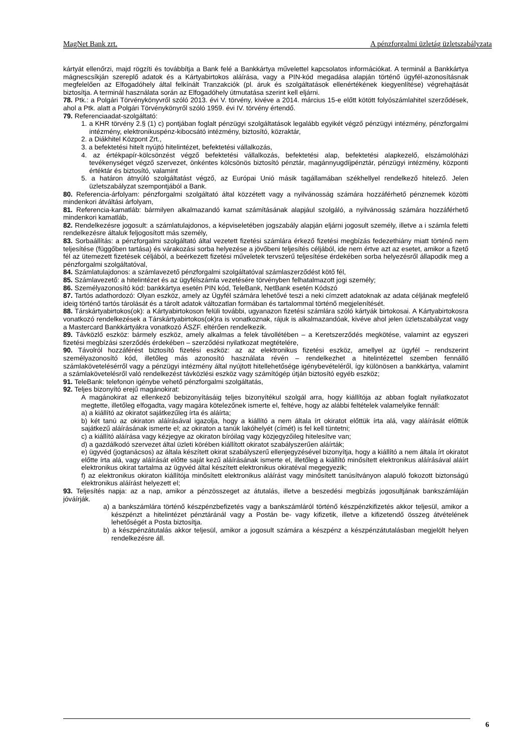MagNet Bank zrt. A pénzforgalmi üzletág üzletszabályzata
kártyát ellenőrzi, majd rögzíti és továbbítja a Bank felé a Bankkártya művelettel kapcsolatos információkat. A terminál a Bankkártya mágnescsíkján szereplő adatok és a Kártyabirtokos aláírása, vagy a PIN-kód megadása alapján történő ügyfél-azonosításnak megfelelően az Elfogadóhely által felkínált Tranzakciók (pl. áruk és szolgáltatások ellenértékének kiegyenlítése) végrehajtását biztosítja. A terminál használata során az Elfogadóhely útmutatása szerint kell eljárni.
78. Ptk.: a Polgári Törvénykönyvről szóló 2013. évi V. törvény, kivéve a 2014. március 15-e előtt kötött folyószámlahitel szerződések, ahol a Ptk. alatt a Polgári Törvénykönyről szóló 1959. évi IV. törvény értendő.
79. Referenciaadat-szolgáltató:
1. a KHR törvény 2.§ (1) c) pontjában foglalt pénzügyi szolgáltatások legalább egyikét végző pénzügyi intézmény, pénzforgalmi intézmény, elektronikuspénz-kibocsátó intézmény, biztosító, közraktár,
2. a Diákhitel Központ Zrt.,
3. a befektetési hitelt nyújtó hitelintézet, befektetési vállalkozás,
4. az értékpapír-kölcsönzést végző befektetési vállalkozás, befektetési alap, befektetési alapkezelő, elszámolóházi tevékenységet végző szervezet, önkéntes kölcsönös biztosító pénztár, magánnyugdíjpénztár, pénzügyi intézmény, központi értéktár és biztosító, valamint
5. a határon átnyúló szolgáltatást végző, az Európai Unió másik tagállamában székhellyel rendelkező hitelező. Jelen üzletszabályzat szempontjából a Bank.
80. Referencia-árfolyam: pénzforgalmi szolgáltató által közzétett vagy a nyilvánosság számára hozzáférhető pénznemek közötti mindenkori átváltási árfolyam,
81. Referencia-kamatláb: bármilyen alkalmazandó kamat számításának alapjául szolgáló, a nyilvánosság számára hozzáférhető mindenkori kamatláb,
82. Rendelkezésre jogosult: a számlatulajdonos, a képviseletében jogszabály alapján eljárni jogosult személy, illetve a i számla feletti rendelkezésre általuk feljogosított más személy,
83. Sorbaállítás: a pénzforgalmi szolgáltató által vezetett fizetési számlára érkező fizetési megbízás fedezethiány miatt történő nem teljesítése (függőben tartása) és várakozási sorba helyezése a jövőbeni teljesítés céljából, ide nem értve azt az esetet, amikor a fizető fél az ütemezett fizetések céljából, a beérkezett fizetési műveletek tervszerű teljesítése érdekében sorba helyezésről állapodik meg a pénzforgalmi szolgáltatóval,
84. Számlatulajdonos: a számlavezető pénzforgalmi szolgáltatóval számlaszerződést kötő fél,
85. Számlavezető: a hitelintézet és az ügyfélszámla vezetésére törvényben felhatalmazott jogi személy;
86. Személyazonosító kód: bankkártya esetén PIN kód, TeleBank, NetBank esetén Kódszó
87. Tartós adathordozó: Olyan eszköz, amely az Ügyfél számára lehetővé teszi a neki címzett adatoknak az adata céljának megfelelő ideig történő tartós tárolását és a tárolt adatok változatlan formában és tartalommal történő megjelenítését.
88. Társkártyabirtokos(ok): a Kártyabirtokoson felüli további, ugyanazon fizetési számlára szóló kártyák birtokosai. A Kártyabirtokosra vonatkozó rendelkezések a Társkártyabirtokos(ok)ra is vonatkoznak, rájuk is alkalmazandóak, kivéve ahol jelen üzletszabályzat vagy a Mastercard Bankkártyákra vonatkozó ÁSZF. eltérően rendelkezik.
89. Távközlő eszköz: bármely eszköz, amely alkalmas a felek távollétében – a Keretszerződés megkötése, valamint az egyszeri fizetési megbízási szerződés érdekében – szerződési nyilatkozat megtételére,
90. Távolról hozzáférést biztosító fizetési eszköz: az az elektronikus fizetési eszköz, amellyel az ügyfél – rendszerint személyazonosító kód, illetőleg más azonosító használata révén – rendelkezhet a hitelintézettel szemben fennálló számlakövetelésérről vagy a pénzügyi intézmény által nyújtott hitellehetősége igénybevételéről, így különösen a bankkártya, valamint a számlakövetelésről való rendelkezést távközlési eszköz vagy számítógép útján biztosító egyéb eszköz;
91. TeleBank: telefonon igénybe vehető pénzforgalmi szolgáltatás,
92. Teljes bizonyító erejű magánokirat:
A magánokirat az ellenkező bebizonyításáig teljes bizonyítékul szolgál arra, hogy kiállítója az abban foglalt nyilatkozatot megtette, illetőleg elfogadta, vagy magára kötelezőnek ismerte el, feltéve, hogy az alábbi feltételek valamelyike fennáll:
a) a kiállító az okiratot sajátkezűleg írta és aláírta;
b) két tanú az okiraton aláírásával igazolja, hogy a kiállító a nem általa írt okiratot előttük írta alá, vagy aláírását előttük sajátkezű aláírásának ismerte el; az okiraton a tanúk lakóhelyét (címét) is fel kell tüntetni;
c) a kiállító aláírása vagy kézjegye az okiraton bíróilag vagy közjegyzőileg hitelesítve van;
d) a gazdálkodó szervezet által üzleti körében kiállított okiratot szabályszerűen aláírták;
e) ügyvéd (jogtanácsos) az általa készített okirat szabályszerű ellenjegyzésével bizonyítja, hogy a kiállító a nem általa írt okiratot előtte írta alá, vagy aláírását előtte saját kezű aláírásának ismerte el, illetőleg a kiállító minősített elektronikus aláírásával aláírt elektronikus okirat tartalma az ügyvéd által készített elektronikus okiratéval megegyezik;
f) az elektronikus okiraton kiállítója minősített elektronikus aláírást vagy minősített tanúsítványon alapuló fokozott biztonságú elektronikus aláírást helyezett el;
93. Teljesítés napja: az a nap, amikor a pénzösszeget az átutalás, illetve a beszedési megbízás jogosultjának bankszámláján jóváírják.
a) a bankszámlára történő készpénzbefizetés vagy a bankszámláról történő készpénzkifizetés akkor teljesül, amikor a készpénzt a hitelintézet pénztáránál vagy a Postán be- vagy kifizetik, illetve a kifizetendő összeg átvételének lehetőségét a Posta biztosítja.
b) a készpénzátutalás akkor teljesül, amikor a jogosult számára a készpénz a készpénzátutalásban megjelölt helyen rendelkezésre áll.
6